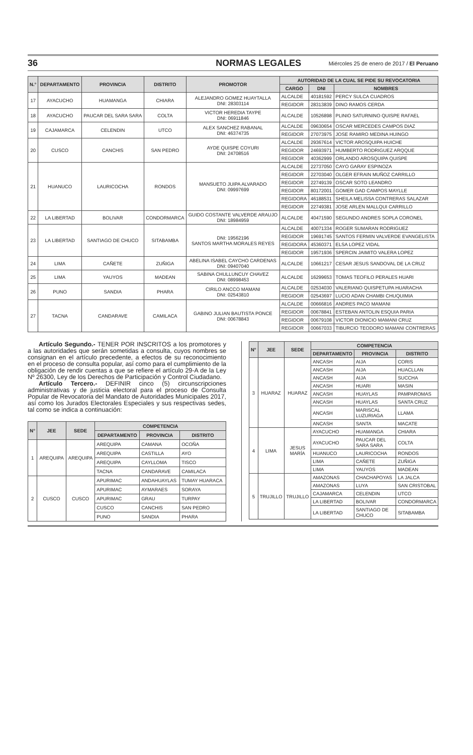36 NORMAS LEGALES Miércoles 25 de enero de 2017 / El Peruano
| N.° | DEPARTAMENTO | PROVINCIA | DISTRITO | PROMOTOR | AUTORIDAD DE LA CUAL SE PIDE SU REVOCATORIA | | |
| --- | --- | --- | --- | --- | --- | --- | --- |
| | | | | | CARGO | DNI | NOMBRES |
| 17 | AYACUCHO | HUAMANGA | CHIARA | ALEJANDRO GOMEZ HUAYTALLA DNI: 28303114 | ALCALDE | 40181592 | PERCY SULCA CUADROS |
| | | | | | REGIDOR | 28313839 | DINO RAMOS CERDA |
| 18 | AYACUCHO | PAUCAR DEL SARA SARA | COLTA | VICTOR HEREDIA TAYPE DNI: 06911846 | ALCALDE | 10526898 | PLINIO SATURNINO QUISPE RAFAEL |
| 19 | CAJAMARCA | CELENDIN | UTCO | ALEX SANCHEZ RABANAL DNI: 46374735 | ALCALDE | 09630654 | OSCAR MERCEDES CAMPOS DIAZ |
| | | | | | REGIDOR | 27073975 | JOSE RAMIRO MEDINA HUINGO |
| 20 | CUSCO | CANCHIS | SAN PEDRO | AYDE QUISPE COYURI DNI: 24708516 | ALCALDE | 29367614 | VICTOR AROSQUIPA HUICHE |
| | | | | | REGIDOR | 24693971 | HUMBERTO RODRIGUEZ ARQQUE |
| | | | | | REGIDOR | 40362999 | ORLANDO AROSQUIPA QUISPE |
| 21 | HUANUCO | LAURICOCHA | RONDOS | MANSUETO JUIPA ALVARADO DNI: 09997699 | ALCALDE | 22737050 | CAYO GARAY ESPINOZA |
| | | | | | REGIDOR | 22703040 | OLGER EFRAIN MUÑOZ CARRILLO |
| | | | | | REGIDOR | 22749139 | OSCAR SOTO LEANDRO |
| | | | | | REGIDOR | 80172001 | GOMER GAD CAMPOS MAYLLE |
| | | | | | REGIDORA | 46188531 | SHEILA MELISSA CONTRERAS SALAZAR |
| | | | | | REGIDOR | 22749381 | JOSE ARLEN MALLQUI CARRILLO |
| 22 | LA LIBERTAD | BOLIVAR | CONDORMARCA | GUIDO COSTANTE VALVERDE ARAUJO DNI: 18984959 | ALCALDE | 40471590 | SEGUNDO ANDRES SOPLA CORONEL |
| 23 | LA LIBERTAD | SANTIAGO DE CHUCO | SITABAMBA | DNI: 19562196 SANTOS MARTHA MORALES REYES | ALCALDE | 40071334 | ROGER SUMARAN RODRIGUEZ |
| | | | | | REGIDOR | 19691745 | SANTOS FERMIN VALVERDE EVANGELISTA |
| | | | | | REGIDORA | 45360371 | ELSA LOPEZ VIDAL |
| | | | | | REGIDOR | 19571936 | SPERCIN JAIMITO VALERA LOPEZ |
| 24 | LIMA | CAÑETE | ZUÑIGA | ABELINA ISABEL CAYCHO CARDENAS DNI: 09407040 | ALCALDE | 10661217 | CESAR JESUS SANDOVAL DE LA CRUZ |
| 25 | LIMA | YAUYOS | MADEAN | SABINA CHULLUNCUY CHAVEZ DNI: 08998453 | ALCALDE | 16299653 | TOMAS TEOFILO PERALES HUARI |
| 26 | PUNO | SANDIA | PHARA | CIRILO ANCCO MAMANI DNI: 02543810 | ALCALDE | 02534030 | VALERIANO QUISPETUPA HUARACHA |
| | | | | | REGIDOR | 02543697 | LUCIO ADAN CHAMBI CHUQUIMIA |
| 27 | TACNA | CANDARAVE | CAMILACA | GABINO JULIAN BAUTISTA PONCE DNI: 00678843 | ALCALDE | 00666816 | ANDRES PACO MAMANI |
| | | | | | REGIDOR | 00678841 | ESTEBAN ANTOLIN ESQUIA PARIA |
| | | | | | REGIDOR | 00679108 | VICTOR DIONICIO MAMANI CRUZ |
| | | | | | REGIDOR | 00667033 | TIBURCIO TEODORO MAMANI CONTRERAS |
Artículo Segundo.- TENER POR INSCRITOS a los promotores y a las autoridades que serán sometidas a consulta, cuyos nombres se consignan en el artículo precedente, a efectos de su reconocimiento en el proceso de consulta popular, así como para el cumplimiento de la obligación de rendir cuentas a que se refiere el artículo 29-A de la Ley Nº 26300, Ley de los Derechos de Participación y Control Ciudadano.
Artículo Tercero.- DEFINIR cinco (5) circunscripciones administrativas y de justicia electoral para el proceso de Consulta Popular de Revocatoria del Mandato de Autoridades Municipales 2017, así como los Jurados Electorales Especiales y sus respectivas sedes, tal como se indica a continuación:
| N° | JEE | SEDE | COMPETENCIA | | |
| --- | --- | --- | --- | --- | --- |
| | | | DEPARTAMENTO | PROVINCIA | DISTRITO |
| 1 | AREQUIPA | AREQUIPA | AREQUIPA | CAMANA | OCOÑA |
| | | | AREQUIPA | CASTILLA | AYO |
| | | | AREQUIPA | CAYLLOMA | TISCO |
| | | | TACNA | CANDARAVE | CAMILACA |
| 2 | CUSCO | CUSCO | APURIMAC | ANDAHUAYLAS | TUMAY HUARACA |
| | | | APURIMAC | AYMARAES | SORAYA |
| | | | APURIMAC | GRAU | TURPAY |
| | | | CUSCO | CANCHIS | SAN PEDRO |
| | | | PUNO | SANDIA | PHARA |
| N° | JEE | SEDE | COMPETENCIA | | |
| --- | --- | --- | --- | --- | --- |
| | | | DEPARTAMENTO | PROVINCIA | DISTRITO |
| 3 | HUARAZ | HUARAZ | ANCASH | AIJA | CORIS |
| | | | ANCASH | AIJA | HUACLLAN |
| | | | ANCASH | AIJA | SUCCHA |
| | | | ANCASH | HUARI | MASIN |
| | | | ANCASH | HUAYLAS | PAMPAROMAS |
| | | | ANCASH | HUAYLAS | SANTA CRUZ |
| | | | ANCASH | MARISCAL LUZURIAGA | LLAMA |
| | | | ANCASH | SANTA | MACATE |
| 4 | LIMA | JESUS MARÍA | AYACUCHO | HUAMANGA | CHIARA |
| | | | AYACUCHO | PAUCAR DEL SARA SARA | COLTA |
| | | | HUANUCO | LAURICOCHA | RONDOS |
| | | | LIMA | CAÑETE | ZUÑIGA |
| | | | LIMA | YAUYOS | MADEAN |
| 5 | TRUJILLO | TRUJILLO | AMAZONAS | CHACHAPOYAS | LA JALCA |
| | | | AMAZONAS | LUYA | SAN CRISTOBAL |
| | | | CAJAMARCA | CELENDIN | UTCO |
| | | | LA LIBERTAD | BOLIVAR | CONDORMARCA |
| | | | LA LIBERTAD | SANTIAGO DE CHUCO | SITABAMBA |